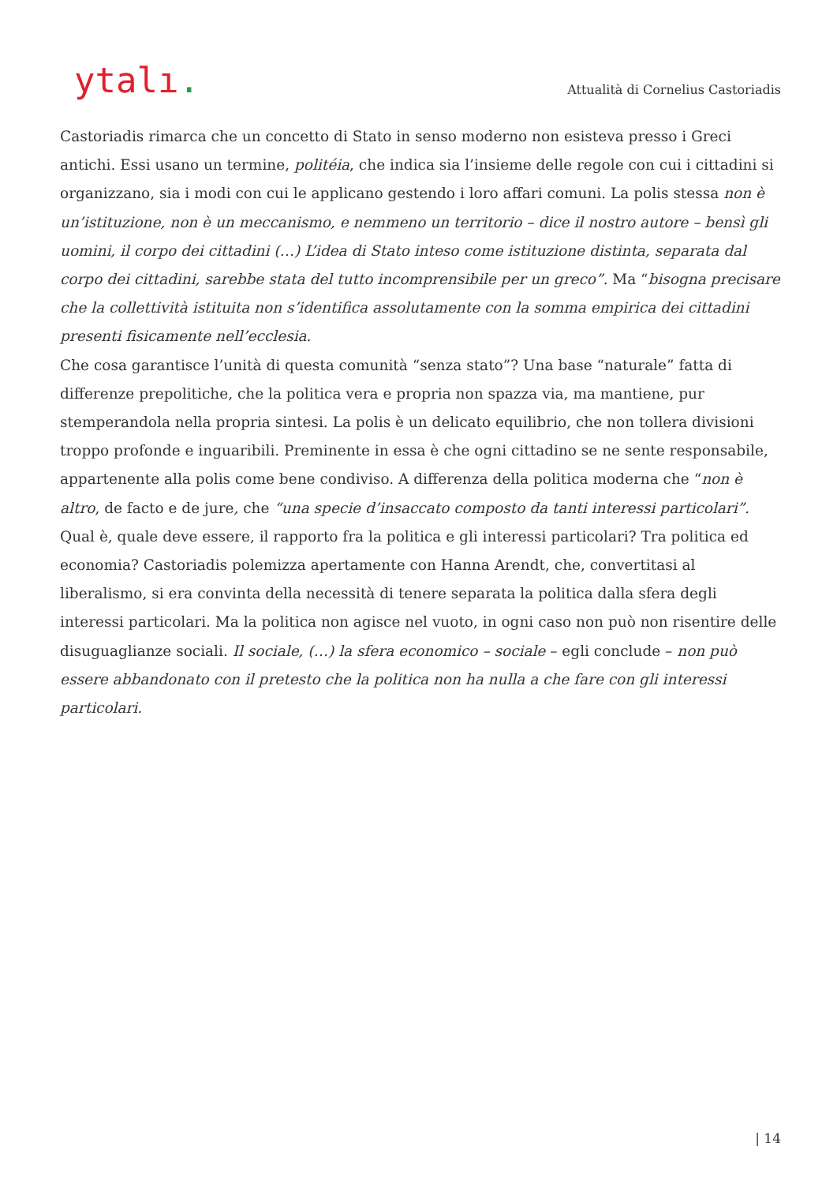ytalı.
Attualità di Cornelius Castoriadis
Castoriadis rimarca che un concetto di Stato in senso moderno non esisteva presso i Greci antichi. Essi usano un termine, politéia, che indica sia l’insieme delle regole con cui i cittadini si organizzano, sia i modi con cui le applicano gestendo i loro affari comuni. La polis stessa non è un’istituzione, non è un meccanismo, e nemmeno un territorio – dice il nostro autore – bensì gli uomini, il corpo dei cittadini (…) L’idea di Stato inteso come istituzione distinta, separata dal corpo dei cittadini, sarebbe stata del tutto incomprensibile per un greco”. Ma “bisogna precisare che la collettività istituita non s’identifica assolutamente con la somma empirica dei cittadini presenti fisicamente nell’ecclesia.
Che cosa garantisce l’unità di questa comunità “senza stato”? Una base “naturale” fatta di differenze prepolitiche, che la politica vera e propria non spazza via, ma mantiene, pur stemperandola nella propria sintesi. La polis è un delicato equilibrio, che non tollera divisioni troppo profonde e inguaribili. Preminente in essa è che ogni cittadino se ne sente responsabile, appartenente alla polis come bene condiviso. A differenza della politica moderna che “non è altro, de facto e de jure, che “una specie d’insaccato composto da tanti interessi particolari”.
Qual è, quale deve essere, il rapporto fra la politica e gli interessi particolari? Tra politica ed economia? Castoriadis polemizza apertamente con Hanna Arendt, che, convertitasi al liberalismo, si era convinta della necessità di tenere separata la politica dalla sfera degli interessi particolari. Ma la politica non agisce nel vuoto, in ogni caso non può non risentire delle disuguaglianze sociali. Il sociale, (…) la sfera economico – sociale – egli conclude – non può essere abbandonato con il pretesto che la politica non ha nulla a che fare con gli interessi particolari.
| 14